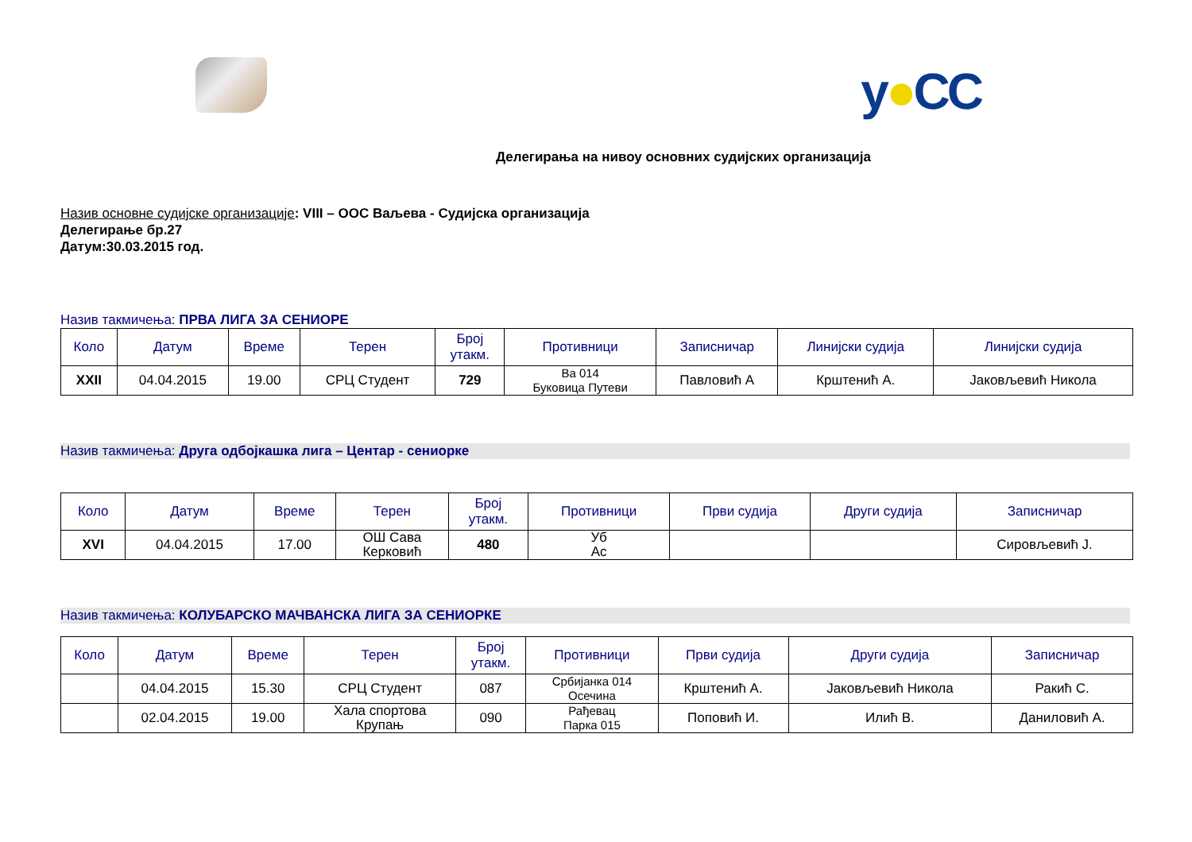y●CC
Делегирања на нивоу основних судијских организација
Назив основне судијске организације: VIII – ООС Ваљева - Судијска организација
Делегирање бр.27
Датум:30.03.2015 год.
Назив такмичења: ПРВА ЛИГА ЗА СЕНИОРЕ
| Коло | Датум | Време | Терен | Број утакм. | Противници | Записничар | Линијски судија | Линијски судија |
| --- | --- | --- | --- | --- | --- | --- | --- | --- |
| XXII | 04.04.2015 | 19.00 | СРЦ Студент | 729 | Ва 014 Буковица Путеви | Павловић А | Крштенић А. | Јаковљевић Никола |
Назив такмичења: Друга одбојкашка лига – Центар - сениорке
| Коло | Датум | Време | Терен | Број утакм. | Противници | Први судија | Други судија | Записничар |
| --- | --- | --- | --- | --- | --- | --- | --- | --- |
| XVI | 04.04.2015 | 17.00 | ОШ Сава Керковић | 480 | Уб Ас | | | Сировљевић Ј. |
Назив такмичења: КОЛУБАРСКО МАЧВАНСКА ЛИГА ЗА СЕНИОРКЕ
| Коло | Датум | Време | Терен | Број утакм. | Противници | Први судија | Други судија | Записничар |
| --- | --- | --- | --- | --- | --- | --- | --- | --- |
| | 04.04.2015 | 15.30 | СРЦ Студент | 087 | Србијанка 014 Осечина | Крштенић А. | Јаковљевић Никола | Ракић С. |
| | 02.04.2015 | 19.00 | Хала спортова Крупањ | 090 | Рађевац Парка 015 | Поповић И. | Илић В. | Даниловић А. |